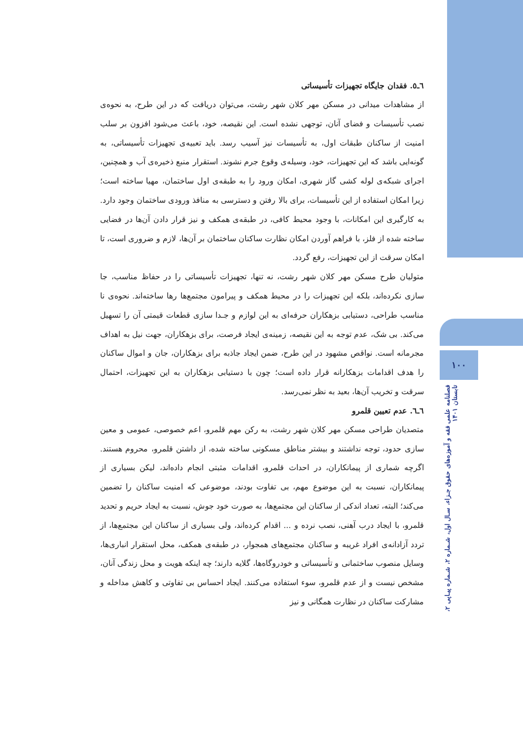۱۰۰
فصلنامه علمی فقه و آموزه‌های حقوق جـزاء، سـال اول، شـماره ۲، شـماره پیـاپی ۲، تابستان ۱۴۰۱
٦ـ٥. فقدان جایگاه تجهیزات تأسیساتی
از مشاهدات میدانی در مسکن مهر کلان شهر رشت، می‌توان دریافت که در این طرح، به نحوه‌ی نصب تأسیسات و فضای آنان، توجهی نشده است. این نقیصه، خود، باعث می‌شود افزون بر سلب امنیت از ساکنان طبقات اول، به تأسیسات نیز آسیب رسد. باید تعبیه‌ی تجهیزات تأسیساتی، به گونه‌ایی باشد که این تجهیزات، خود، وسیله‌ی وقوع جرم نشوند. استقرار منبع ذخیره‌ی آب و همچنین، اجرای شبکه‌ی لوله کشی گاز شهری، امکان ورود را به طبقه‌ی اول ساختمان، مهیا ساخته است؛ زیرا امکان استفاده از این تأسیسات، برای بالا رفتن و دسترسی به منافذ ورودی ساختمان وجود دارد. به کارگیری این امکانات، با وجود محیط کافی، در طبقه‌ی همکف و نیز قرار دادن آن‌ها در فضایی ساخته شده از فلز، با فراهم آوردن امکان نظارت ساکنان ساختمان بر آن‌ها، لازم و ضروری است، تا امکان سرقت از این تجهیزات، رفع گردد.
متولیان طرح مسکن مهر کلان شهر رشت، نه تنها، تجهیزات تأسیساتی را در حفاظ مناسب، جا سازی نکرده‌اند، بلکه این تجهیزات را در محیط همکف و پیرامون مجتمع‌ها رها ساخته‌اند. نحوه‌ی نا مناسب طراحی، دستیابی بزهکاران حرفه‌ای به این لوازم و جـدا سازی قطعات قیمتی آن را تسهیل می‌کند. بی شک، عدم توجه به این نقیصه، زمینه‌ی ایجاد فرصت، برای بزهکاران، جهت نیل به اهداف مجرمانه است. نواقص مشهود در این طرح، ضمن ایجاد جاذبه برای بزهکاران، جان و اموال ساکنان را هدف اقدامات بزهکارانه قرار داده است؛ چون با دستیابی بزهکاران به این تجهیزات، احتمال سرقت و تخریب آن‌ها، بعید به نظر نمی‌رسد.
٦ـ٦. عدم تعیین قلمرو
متصدیان طراحی مسکن مهر کلان شهر رشت، به رکن مهم قلمرو، اعم خصوصی، عمومی و معین سازی حدود، توجه نداشتند و بیشتر مناطق مسکونی ساخته شده، از داشتن قلمرو، محروم هستند. اگرچه شماری از پیمانکاران، در احداث قلمرو، اقدامات مثبتی انجام داده‌اند، لیکن بسیاری از پیمانکاران، نسبت به این موضوع مهم، بی تفاوت بودند، موضوعی که امنیت ساکنان را تضمین می‌کند؛ البته، تعداد اندکی از ساکنان این مجتمع‌ها، به صورت خود جوش، نسبت به ایجاد حریم و تحدید قلمرو، با ایجاد درب آهنی، نصب نرده و ... اقدام کرده‌اند، ولی بسیاری از ساکنان این مجتمع‌ها، از تردد آزادانه‌ی افراد غریبه و ساکنان مجتمع‌های همجوار، در طبقه‌ی همکف، محل استقرار انباری‌ها، وسایل منصوب ساختمانی و تأسیساتی و خودروگاه‌ها، گلایه دارند؛ چه اینکه هویت و محل زندگی آنان، مشخص نیست و از عدم قلمرو، سوء استفاده می‌کنند. ایجاد احساس بی تفاوتی و کاهش مداخله و مشارکت ساکنان در نظارت همگانی و نیز